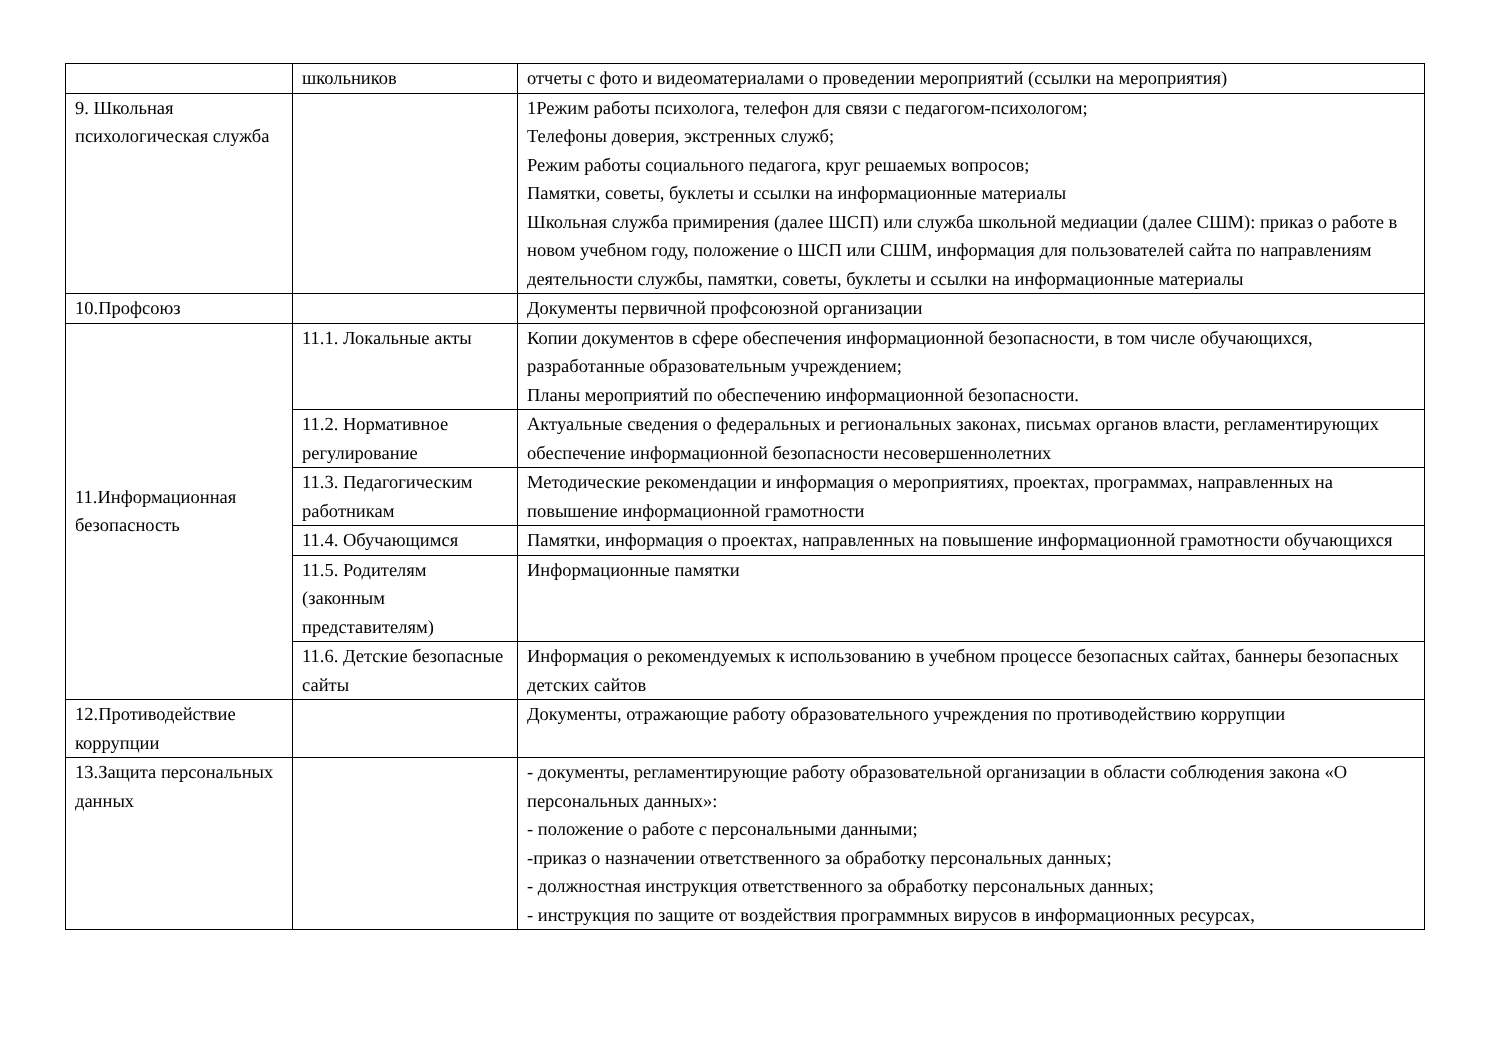| | школьников | отчеты с фото и видеоматериалами о проведении мероприятий (ссылки на мероприятия) |
| 9. Школьная психологическая служба | | 1Режим работы психолога, телефон для связи с педагогом-психологом; Телефоны доверия, экстренных служб; Режим работы социального педагога, круг решаемых вопросов; Памятки, советы, буклеты и ссылки на информационные материалы Школьная служба примирения (далее ШСП) или служба школьной медиации (далее СШМ): приказ о работе в новом учебном году, положение о ШСП или СШМ, информация для пользователей сайта по направлениям деятельности службы, памятки, советы, буклеты и ссылки на информационные материалы |
| 10.Профсоюз | | Документы первичной профсоюзной организации |
| 11.Информационная безопасность | 11.1. Локальные акты | Копии документов в сфере обеспечения информационной безопасности, в том числе обучающихся, разработанные образовательным учреждением; Планы мероприятий по обеспечению информационной безопасности. |
| | 11.2. Нормативное регулирование | Актуальные сведения о федеральных и региональных законах, письмах органов власти, регламентирующих обеспечение информационной безопасности несовершеннолетних |
| | 11.3. Педагогическим работникам | Методические рекомендации и информация о мероприятиях, проектах, программах, направленных на повышение информационной грамотности |
| | 11.4. Обучающимся | Памятки, информация о проектах, направленных на повышение информационной грамотности обучающихся |
| | 11.5. Родителям (законным представителям) | Информационные памятки |
| | 11.6. Детские безопасные сайты | Информация о рекомендуемых к использованию в учебном процессе безопасных сайтах, баннеры безопасных детских сайтов |
| 12.Противодействие коррупции | | Документы, отражающие работу образовательного учреждения по противодействию коррупции |
| 13.Защита персональных данных | | - документы, регламентирующие работу образовательной организации в области соблюдения закона «О персональных данных»: - положение о работе с персональными данными; -приказ о назначении ответственного за обработку персональных данных; - должностная инструкция ответственного за обработку персональных данных; - инструкция по защите от воздействия программных вирусов в информационных ресурсах, |